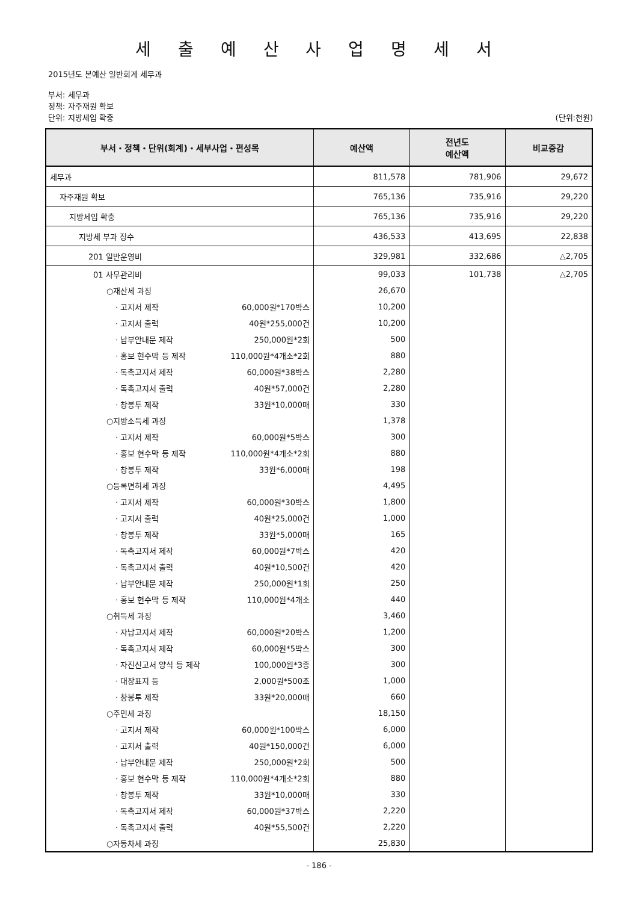세 출 예 산 사 업 명 세 서
2015년도 본예산 일반회계 세무과
부서: 세무과
정책: 자주재원 확보
단위: 지방세입 확충 (단위:천원)
| 부서・정책・단위(회계)・세부사업・편성목 | 예산액 | 전년도 예산액 | 비교증감 |
| --- | --- | --- | --- |
| 세무과 | 811,578 | 781,906 | 29,672 |
| 자주재원 확보 | 765,136 | 735,916 | 29,220 |
| 지방세입 확충 | 765,136 | 735,916 | 29,220 |
| 지방세 부과 징수 | 436,533 | 413,695 | 22,838 |
| 201 일반운영비 | 329,981 | 332,686 | △2,705 |
| 01 사무관리비 | 99,033 | 101,738 | △2,705 |
| ○재산세 과징 | 26,670 | | |
| · 고지서 제작 60,000원*170박스 | 10,200 | | |
| · 고지서 출력 40원*255,000건 | 10,200 | | |
| · 납부안내문 제작 250,000원*2회 | 500 | | |
| · 홍보 현수막 등 제작 110,000원*4개소*2회 | 880 | | |
| · 독촉고지서 제작 60,000원*38박스 | 2,280 | | |
| · 독촉고지서 출력 40원*57,000건 | 2,280 | | |
| · 창봉투 제작 33원*10,000매 | 330 | | |
| ○지방소득세 과징 | 1,378 | | |
| · 고지서 제작 60,000원*5박스 | 300 | | |
| · 홍보 현수막 등 제작 110,000원*4개소*2회 | 880 | | |
| · 창봉투 제작 33원*6,000매 | 198 | | |
| ○등록면허세 과징 | 4,495 | | |
| · 고지서 제작 60,000원*30박스 | 1,800 | | |
| · 고지서 출력 40원*25,000건 | 1,000 | | |
| · 창봉투 제작 33원*5,000매 | 165 | | |
| · 독촉고지서 제작 60,000원*7박스 | 420 | | |
| · 독촉고지서 출력 40원*10,500건 | 420 | | |
| · 납부안내문 제작 250,000원*1회 | 250 | | |
| · 홍보 현수막 등 제작 110,000원*4개소 | 440 | | |
| ○취득세 과징 | 3,460 | | |
| · 자납고지서 제작 60,000원*20박스 | 1,200 | | |
| · 독촉고지서 제작 60,000원*5박스 | 300 | | |
| · 자진신고서 양식 등 제작 100,000원*3종 | 300 | | |
| · 대장표지 등 2,000원*500조 | 1,000 | | |
| · 창봉투 제작 33원*20,000매 | 660 | | |
| ○주민세 과징 | 18,150 | | |
| · 고지서 제작 60,000원*100박스 | 6,000 | | |
| · 고지서 출력 40원*150,000건 | 6,000 | | |
| · 납부안내문 제작 250,000원*2회 | 500 | | |
| · 홍보 현수막 등 제작 110,000원*4개소*2회 | 880 | | |
| · 창봉투 제작 33원*10,000매 | 330 | | |
| · 독촉고지서 제작 60,000원*37박스 | 2,220 | | |
| · 독촉고지서 출력 40원*55,500건 | 2,220 | | |
| ○자동차세 과징 | 25,830 | | |
- 186 -